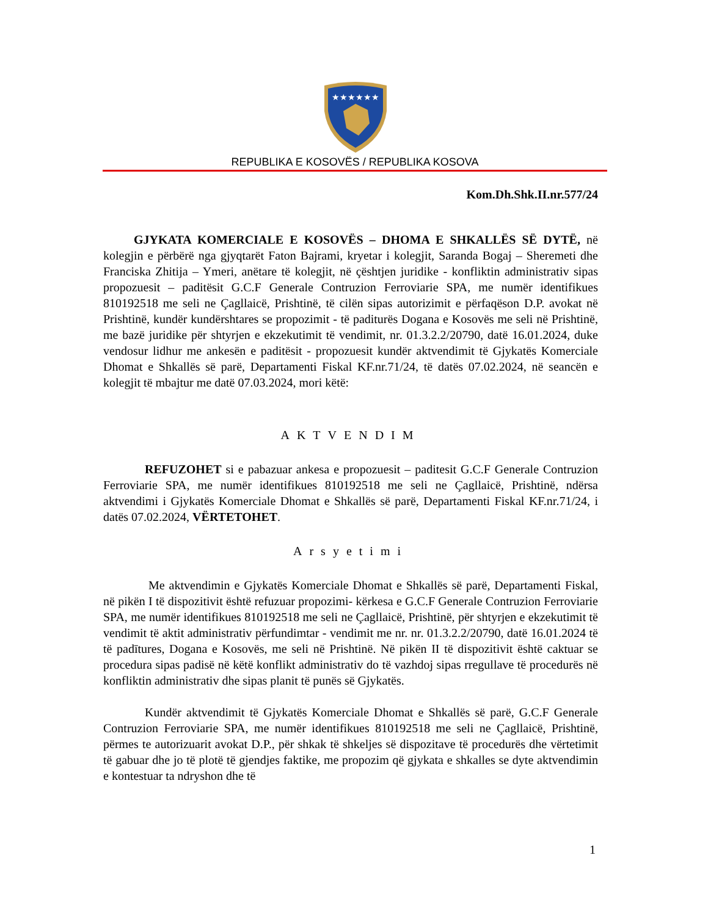★★★★★★
REPUBLIKA E KOSOVËS / REPUBLIKA KOSOVA
Kom.Dh.Shk.II.nr.577/24
GJYKATA KOMERCIALE E KOSOVËS – DHOMA E SHKALLËS SË DYTË, në kolegjin e përbërë nga gjyqtarët Faton Bajrami, kryetar i kolegjit, Saranda Bogaj – Sheremeti dhe Franciska Zhitija – Ymeri, anëtare të kolegjit, në çështjen juridike - konfliktin administrativ sipas propozuesit – paditësit G.C.F Generale Contruzion Ferroviarie SPA, me numër identifikues 810192518 me seli ne Çagllaicë, Prishtinë, të cilën sipas autorizimit e përfaqëson D.P. avokat në Prishtinë, kundër kundërshtares se propozimit - të paditurës Dogana e Kosovës me seli në Prishtinë, me bazë juridike për shtyrjen e ekzekutimit të vendimit, nr. 01.3.2.2/20790, datë 16.01.2024, duke vendosur lidhur me ankesën e paditësit - propozuesit kundër aktvendimit të Gjykatës Komerciale Dhomat e Shkallës së parë, Departamenti Fiskal KF.nr.71/24, të datës 07.02.2024, në seancën e kolegjit të mbajtur me datë 07.03.2024, mori këtë:
AKTVENDIM
REFUZOHET si e pabazuar ankesa e propozuesit – paditesit G.C.F Generale Contruzion Ferroviarie SPA, me numër identifikues 810192518 me seli ne Çagllaicë, Prishtinë, ndërsa aktvendimi i Gjykatës Komerciale Dhomat e Shkallës së parë, Departamenti Fiskal KF.nr.71/24, i datës 07.02.2024, VËRTETOHET.
Arsyetimi
Me aktvendimin e Gjykatës Komerciale Dhomat e Shkallës së parë, Departamenti Fiskal, në pikën I të dispozitivit është refuzuar propozimi- kërkesa e G.C.F Generale Contruzion Ferroviarie SPA, me numër identifikues 810192518 me seli ne Çagllaicë, Prishtinë, për shtyrjen e ekzekutimit të vendimit të aktit administrativ përfundimtar - vendimit me nr. nr. 01.3.2.2/20790, datë 16.01.2024 të të padītures, Dogana e Kosovës, me seli në Prishtinë. Në pikën II të dispozitivit është caktuar se procedura sipas padisë në këtë konflikt administrativ do të vazhdoj sipas rregullave të procedurës në konfliktin administrativ dhe sipas planit të punës së Gjykatës.
Kundër aktvendimit të Gjykatës Komerciale Dhomat e Shkallës së parë, G.C.F Generale Contruzion Ferroviarie SPA, me numër identifikues 810192518 me seli ne Çagllaicë, Prishtinë, përmes te autorizuarit avokat D.P., për shkak të shkeljes së dispozitave të procedurës dhe vërtetimit të gabuar dhe jo të plotë të gjendjes faktike, me propozim që gjykata e shkalles se dyte aktvendimin e kontestuar ta ndryshon dhe të
1